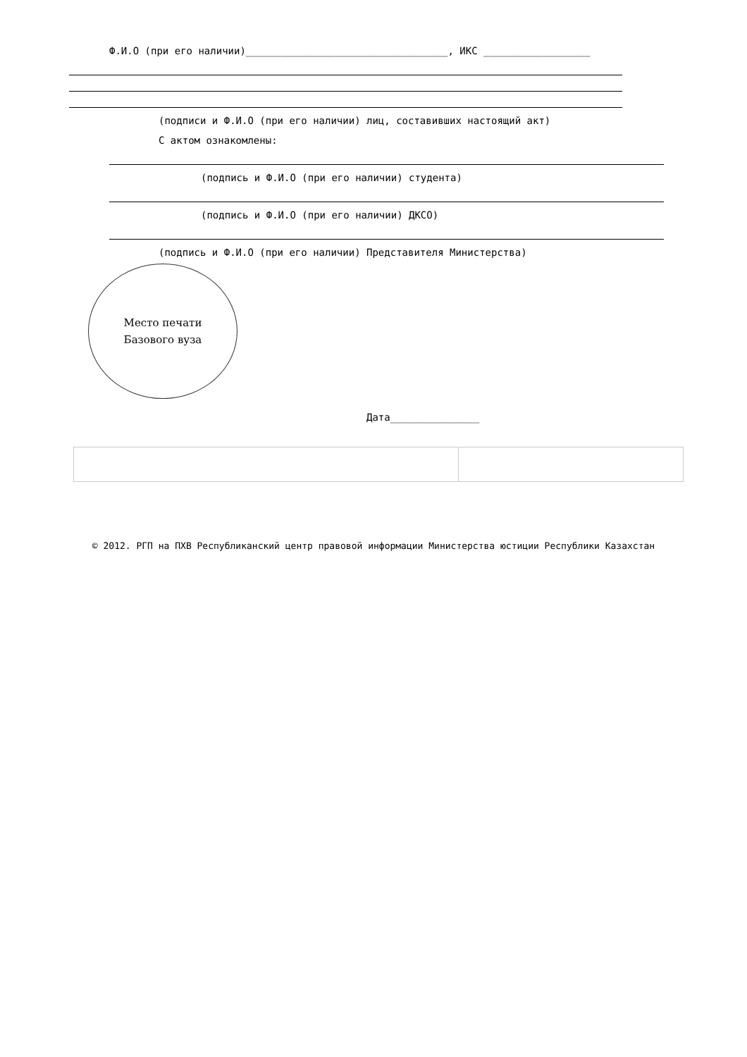Ф.И.О (при его наличии)__________________________________, ИКС __________________
(подписи и Ф.И.О (при его наличии) лиц, составивших настоящий акт)
С актом ознакомлены:
(подпись и Ф.И.О (при его наличии) студента)
(подпись и Ф.И.О (при его наличии) ДКСО)
(подпись и Ф.И.О (при его наличии) Представителя Министерства)
Место печати
Базового вуза
Дата_______________
© 2012. РГП на ПХВ Республиканский центр правовой информации Министерства юстиции Республики Казахстан